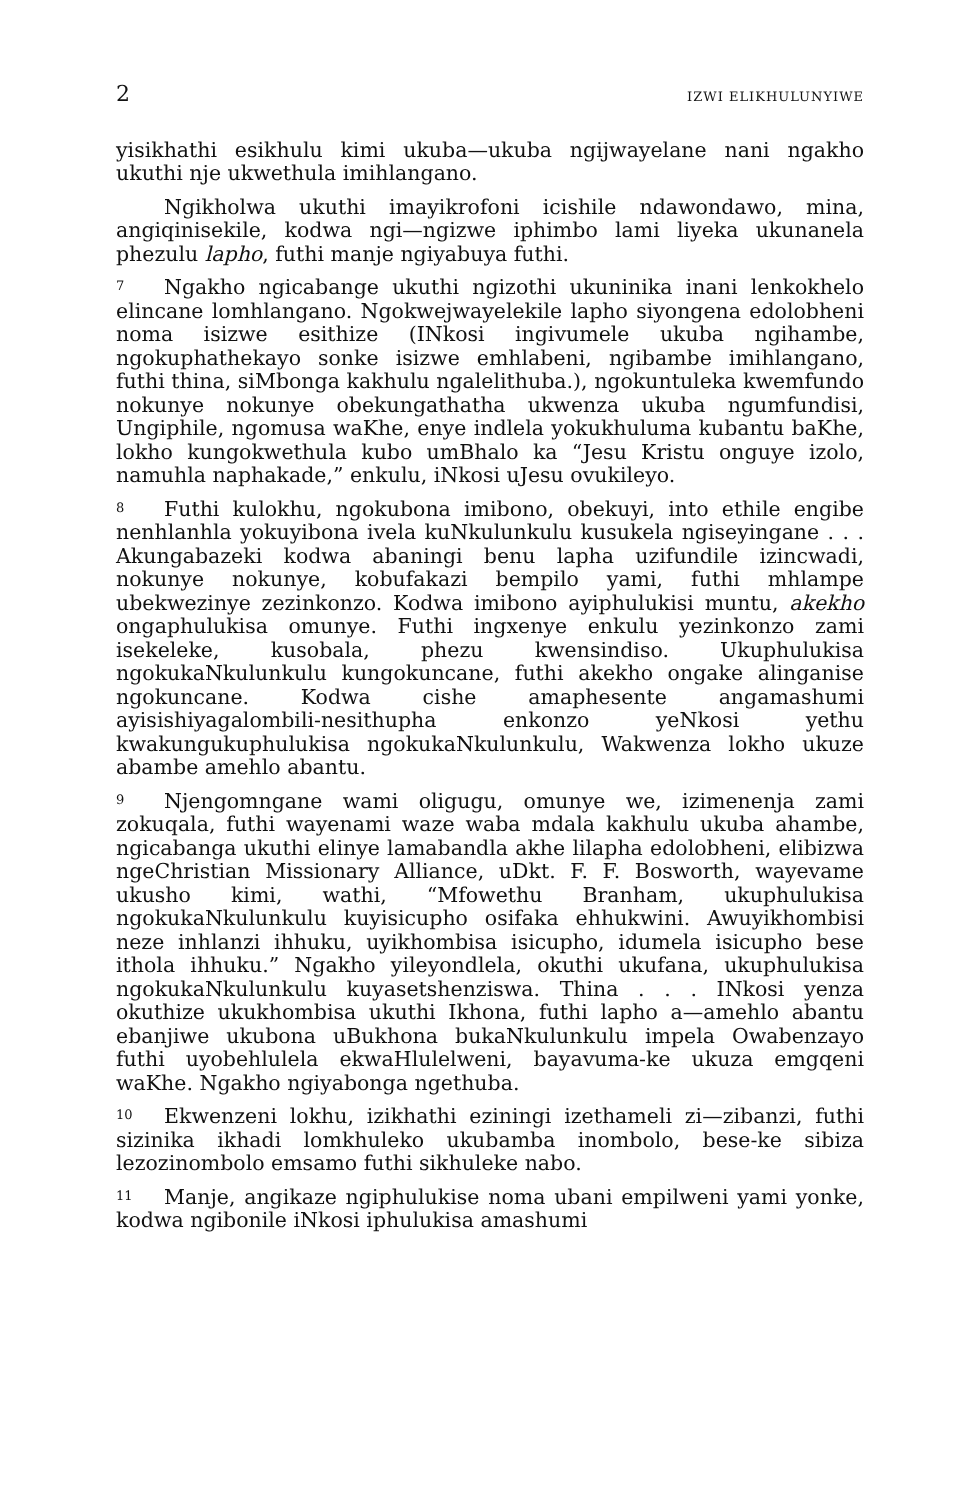2 IZWI ELIKHULUNYIWE
yisikhathi esikhulu kimi ukuba—ukuba ngijwayelane nani ngakho ukuthi nje ukwethula imihlangano.
Ngikholwa ukuthi imayikrofoni icishile ndawondawo, mina, angiqinisekile, kodwa ngi—ngizwe iphimbo lami liyeka ukunanela phezulu lapho, futhi manje ngiyabuya futhi.
7 Ngakho ngicabange ukuthi ngizothi ukuninika inani lenkokhelo elincane lomhlangano. Ngokwejwayelekile lapho siyongena edolobheni noma isizwe esithize (INkosi ingivumele ukuba ngihambe, ngokuphathekayo sonke isizwe emhlabeni, ngibambe imihlangano, futhi thina, siMbonga kakhulu ngalelithuba.), ngokuntuleka kwemfundo nokunye nokunye obekungathatha ukwenza ukuba ngumfundisi, Ungiphile, ngomusa waKhe, enye indlela yokukhuluma kubantu baKhe, lokho kungokwethula kubo umBhalo ka “Jesu Kristu onguye izolo, namuhla naphakade,” enkulu, iNkosi uJesu ovukileyo.
8 Futhi kulokhu, ngokubona imibono, obekuyi, into ethile engibe nenhlanhla yokuyibona ivela kuNkulunkulu kusukela ngiseyingane . . . Akungabazeki kodwa abaningi benu lapha uzifundile izincwadi, nokunye nokunye, kobufakazi bempilo yami, futhi mhlampe ubekwezinye zezinkonzo. Kodwa imibono ayiphulukisi muntu, akekho ongaphulukisa omunye. Futhi ingxenye enkulu yezinkonzo zami isekeleke, kusobala, phezu kwensindiso. Ukuphulukisa ngokukaNkulunkulu kungokuncane, futhi akekho ongake alinganise ngokuncane. Kodwa cishe amaphesente angamashumi ayisishiyagalombili-nesithupha enkonzo yeNkosi yethu kwakungukuphulukisa ngokukaNkulunkulu, Wakwenza lokho ukuze abambe amehlo abantu.
9 Njengomngane wami oligugu, omunye we, izimenenja zami zokuqala, futhi wayenami waze waba mdala kakhulu ukuba ahambe, ngicabanga ukuthi elinye lamabandla akhe lilapha edolobheni, elibizwa ngeChristian Missionary Alliance, uDkt. F. F. Bosworth, wayevame ukusho kimi, wathi, “Mfowethu Branham, ukuphulukisa ngokukaNkulunkulu kuyisicupho osifaka ehhukwini. Awuyikhombisi neze inhlanzi ihhuku, uyikhombisa isicupho, idumela isicupho bese ithola ihhuku.” Ngakho yileyondlela, okuthi ukufana, ukuphulukisa ngokukaNkulunkulu kuyasetshenziswa. Thina . . . INkosi yenza okuthize ukukhombisa ukuthi Ikhona, futhi lapho a—amehlo abantu ebanjiwe ukubona uBukhona bukaNkulunkulu impela Owabenzayo futhi uyobehlulela ekwaHlulelweni, bayavuma-ke ukuza emgqeni waKhe. Ngakho ngiyabonga ngethuba.
10 Ekwenzeni lokhu, izikhathi eziningi izethameli zi—zibanzi, futhi sizinika ikhadi lomkhuleko ukubamba inombolo, bese-ke sibiza lezozinombolo emsamo futhi sikhuleke nabo.
11 Manje, angikaze ngiphulukise noma ubani empilweni yami yonke, kodwa ngibonile iNkosi iphulukisa amashumi